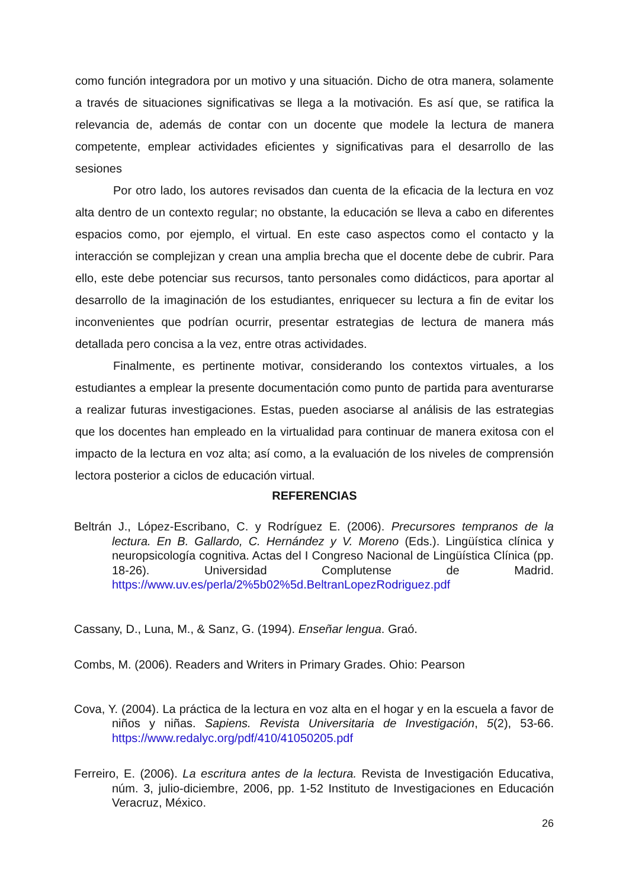como función integradora por un motivo y una situación. Dicho de otra manera, solamente a través de situaciones significativas se llega a la motivación. Es así que, se ratifica la relevancia de, además de contar con un docente que modele la lectura de manera competente, emplear actividades eficientes y significativas para el desarrollo de las sesiones
Por otro lado, los autores revisados dan cuenta de la eficacia de la lectura en voz alta dentro de un contexto regular; no obstante, la educación se lleva a cabo en diferentes espacios como, por ejemplo, el virtual. En este caso aspectos como el contacto y la interacción se complejizan y crean una amplia brecha que el docente debe de cubrir. Para ello, este debe potenciar sus recursos, tanto personales como didácticos, para aportar al desarrollo de la imaginación de los estudiantes, enriquecer su lectura a fin de evitar los inconvenientes que podrían ocurrir, presentar estrategias de lectura de manera más detallada pero concisa a la vez, entre otras actividades.
Finalmente, es pertinente motivar, considerando los contextos virtuales, a los estudiantes a emplear la presente documentación como punto de partida para aventurarse a realizar futuras investigaciones. Estas, pueden asociarse al análisis de las estrategias que los docentes han empleado en la virtualidad para continuar de manera exitosa con el impacto de la lectura en voz alta; así como, a la evaluación de los niveles de comprensión lectora posterior a ciclos de educación virtual.
REFERENCIAS
Beltrán J., López-Escribano, C. y Rodríguez E. (2006). Precursores tempranos de la lectura. En B. Gallardo, C. Hernández y V. Moreno (Eds.). Lingüística clínica y neuropsicología cognitiva. Actas del I Congreso Nacional de Lingüística Clínica (pp. 18-26). Universidad Complutense de Madrid. https://www.uv.es/perla/2%5b02%5d.BeltranLopezRodriguez.pdf
Cassany, D., Luna, M., & Sanz, G. (1994). Enseñar lengua. Graó.
Combs, M. (2006). Readers and Writers in Primary Grades. Ohio: Pearson
Cova, Y. (2004). La práctica de la lectura en voz alta en el hogar y en la escuela a favor de niños y niñas. Sapiens. Revista Universitaria de Investigación, 5(2), 53-66. https://www.redalyc.org/pdf/410/41050205.pdf
Ferreiro, E. (2006). La escritura antes de la lectura. Revista de Investigación Educativa, núm. 3, julio-diciembre, 2006, pp. 1-52 Instituto de Investigaciones en Educación Veracruz, México.
26